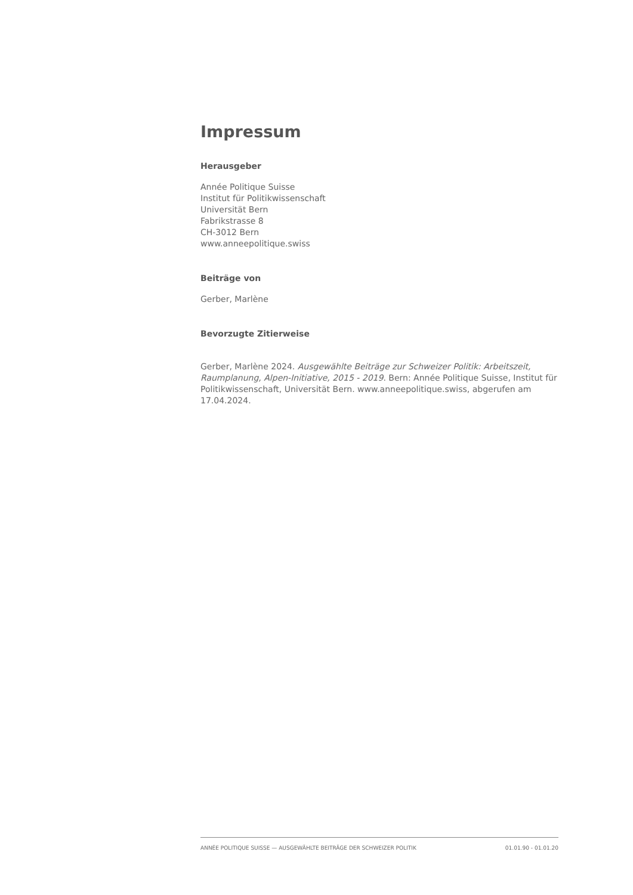Impressum
Herausgeber
Année Politique Suisse
Institut für Politikwissenschaft
Universität Bern
Fabrikstrasse 8
CH-3012 Bern
www.anneepolitique.swiss
Beiträge von
Gerber, Marlène
Bevorzugte Zitierweise
Gerber, Marlène 2024. Ausgewählte Beiträge zur Schweizer Politik: Arbeitszeit, Raumplanung, Alpen-Initiative, 2015 - 2019. Bern: Année Politique Suisse, Institut für Politikwissenschaft, Universität Bern. www.anneepolitique.swiss, abgerufen am 17.04.2024.
ANNÉE POLITIQUE SUISSE — AUSGEWÄHLTE BEITRÄGE DER SCHWEIZER POLITIK 01.01.90 - 01.01.20